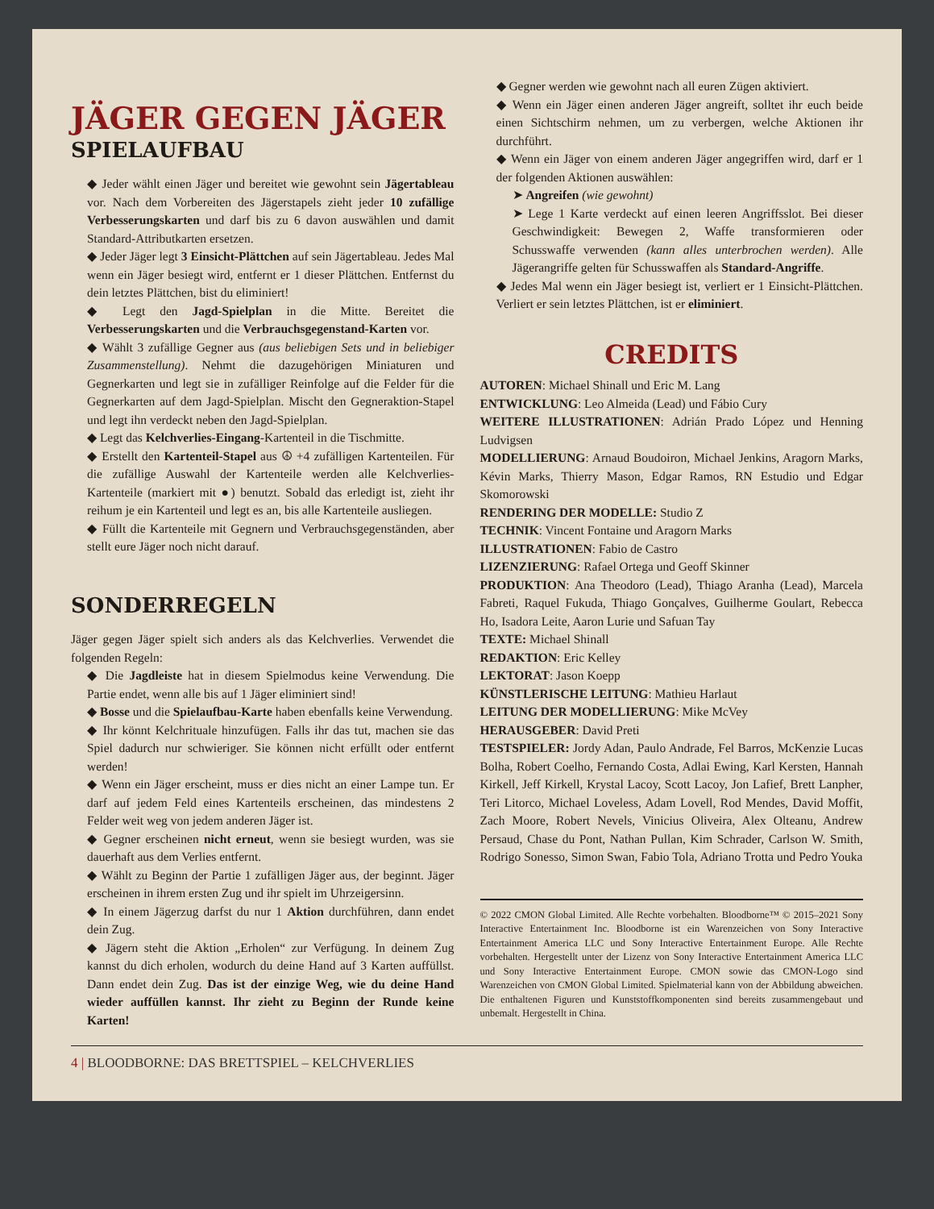JÄGER GEGEN JÄGER
SPIELAUFBAU
◆ Jeder wählt einen Jäger und bereitet wie gewohnt sein Jägertableau vor. Nach dem Vorbereiten des Jägerstapels zieht jeder 10 zufällige Verbesserungskarten und darf bis zu 6 davon auswählen und damit Standard-Attributkarten ersetzen.
◆ Jeder Jäger legt 3 Einsicht-Plättchen auf sein Jägertableau. Jedes Mal wenn ein Jäger besiegt wird, entfernt er 1 dieser Plättchen. Entfernst du dein letztes Plättchen, bist du eliminiert!
◆ Legt den Jagd-Spielplan in die Mitte. Bereitet die Verbesserungskarten und die Verbrauchsgegenstand-Karten vor.
◆ Wählt 3 zufällige Gegner aus (aus beliebigen Sets und in beliebiger Zusammenstellung). Nehmt die dazugehörigen Miniaturen und Gegnerkarten und legt sie in zufälliger Reinfolge auf die Felder für die Gegnerkarten auf dem Jagd-Spielplan. Mischt den Gegneraktion-Stapel und legt ihn verdeckt neben den Jagd-Spielplan.
◆ Legt das Kelchverlies-Eingang-Kartenteil in die Tischmitte.
◆ Erstellt den Kartenteil-Stapel aus ☮ +4 zufälligen Kartenteilen. Für die zufällige Auswahl der Kartenteile werden alle Kelchverlies-Kartenteile (markiert mit ●) benutzt. Sobald das erledigt ist, zieht ihr reihum je ein Kartenteil und legt es an, bis alle Kartenteile ausliegen.
◆ Füllt die Kartenteile mit Gegnern und Verbrauchsgegenständen, aber stellt eure Jäger noch nicht darauf.
SONDERREGELN
Jäger gegen Jäger spielt sich anders als das Kelchverlies. Verwendet die folgenden Regeln:
◆ Die Jagdleiste hat in diesem Spielmodus keine Verwendung. Die Partie endet, wenn alle bis auf 1 Jäger eliminiert sind!
◆ Bosse und die Spielaufbau-Karte haben ebenfalls keine Verwendung.
◆ Ihr könnt Kelchrituale hinzufügen. Falls ihr das tut, machen sie das Spiel dadurch nur schwieriger. Sie können nicht erfüllt oder entfernt werden!
◆ Wenn ein Jäger erscheint, muss er dies nicht an einer Lampe tun. Er darf auf jedem Feld eines Kartenteils erscheinen, das mindestens 2 Felder weit weg von jedem anderen Jäger ist.
◆ Gegner erscheinen nicht erneut, wenn sie besiegt wurden, was sie dauerhaft aus dem Verlies entfernt.
◆ Wählt zu Beginn der Partie 1 zufälligen Jäger aus, der beginnt. Jäger erscheinen in ihrem ersten Zug und ihr spielt im Uhrzeigersinn.
◆ In einem Jägerzug darfst du nur 1 Aktion durchführen, dann endet dein Zug.
◆ Jägern steht die Aktion „Erholen“ zur Verfügung. In deinem Zug kannst du dich erholen, wodurch du deine Hand auf 3 Karten auffüllst. Dann endet dein Zug. Das ist der einzige Weg, wie du deine Hand wieder auffüllen kannst. Ihr zieht zu Beginn der Runde keine Karten!
◆ Gegner werden wie gewohnt nach all euren Zügen aktiviert.
◆ Wenn ein Jäger einen anderen Jäger angreift, solltet ihr euch beide einen Sichtschirm nehmen, um zu verbergen, welche Aktionen ihr durchführt.
◆ Wenn ein Jäger von einem anderen Jäger angegriffen wird, darf er 1 der folgenden Aktionen auswählen:
➤ Angreifen (wie gewohnt)
➤ Lege 1 Karte verdeckt auf einen leeren Angriffsslot. Bei dieser Geschwindigkeit: Bewegen 2, Waffe transformieren oder Schusswaffe verwenden (kann alles unterbrochen werden). Alle Jägerangriffe gelten für Schusswaffen als Standard-Angriffe.
◆ Jedes Mal wenn ein Jäger besiegt ist, verliert er 1 Einsicht-Plättchen. Verliert er sein letztes Plättchen, ist er eliminiert.
CREDITS
AUTOREN: Michael Shinall und Eric M. Lang
ENTWICKLUNG: Leo Almeida (Lead) und Fábio Cury
WEITERE ILLUSTRATIONEN: Adrián Prado López und Henning Ludvigsen
MODELLIERUNG: Arnaud Boudoiron, Michael Jenkins, Aragorn Marks, Kévin Marks, Thierry Mason, Edgar Ramos, RN Estudio und Edgar Skomorowski
RENDERING DER MODELLE: Studio Z
TECHNIK: Vincent Fontaine und Aragorn Marks
ILLUSTRATIONEN: Fabio de Castro
LIZENZIERUNG: Rafael Ortega und Geoff Skinner
PRODUKTION: Ana Theodoro (Lead), Thiago Aranha (Lead), Marcela Fabreti, Raquel Fukuda, Thiago Gonçalves, Guilherme Goulart, Rebecca Ho, Isadora Leite, Aaron Lurie und Safuan Tay
TEXTE: Michael Shinall
REDAKTION: Eric Kelley
LEKTORAT: Jason Koepp
KÜNSTLERISCHE LEITUNG: Mathieu Harlaut
LEITUNG DER MODELLIERUNG: Mike McVey
HERAUSGEBER: David Preti
TESTSPIELER: Jordy Adan, Paulo Andrade, Fel Barros, McKenzie Lucas Bolha, Robert Coelho, Fernando Costa, Adlai Ewing, Karl Kersten, Hannah Kirkell, Jeff Kirkell, Krystal Lacoy, Scott Lacoy, Jon Lafief, Brett Lanpher, Teri Litorco, Michael Loveless, Adam Lovell, Rod Mendes, David Moffit, Zach Moore, Robert Nevels, Vinicius Oliveira, Alex Olteanu, Andrew Persaud, Chase du Pont, Nathan Pullan, Kim Schrader, Carlson W. Smith, Rodrigo Sonesso, Simon Swan, Fabio Tola, Adriano Trotta und Pedro Youka
© 2022 CMON Global Limited. Alle Rechte vorbehalten. Bloodborne™ © 2015–2021 Sony Interactive Entertainment Inc. Bloodborne ist ein Warenzeichen von Sony Interactive Entertainment America LLC und Sony Interactive Entertainment Europe. Alle Rechte vorbehalten. Hergestellt unter der Lizenz von Sony Interactive Entertainment America LLC und Sony Interactive Entertainment Europe. CMON sowie das CMON-Logo sind Warenzeichen von CMON Global Limited. Spielmaterial kann von der Abbildung abweichen. Die enthaltenen Figuren und Kunststoffkomponenten sind bereits zusammengebaut und unbemalt. Hergestellt in China.
4 | BLOODBORNE: DAS BRETTSPIEL – KELCHVERLIES